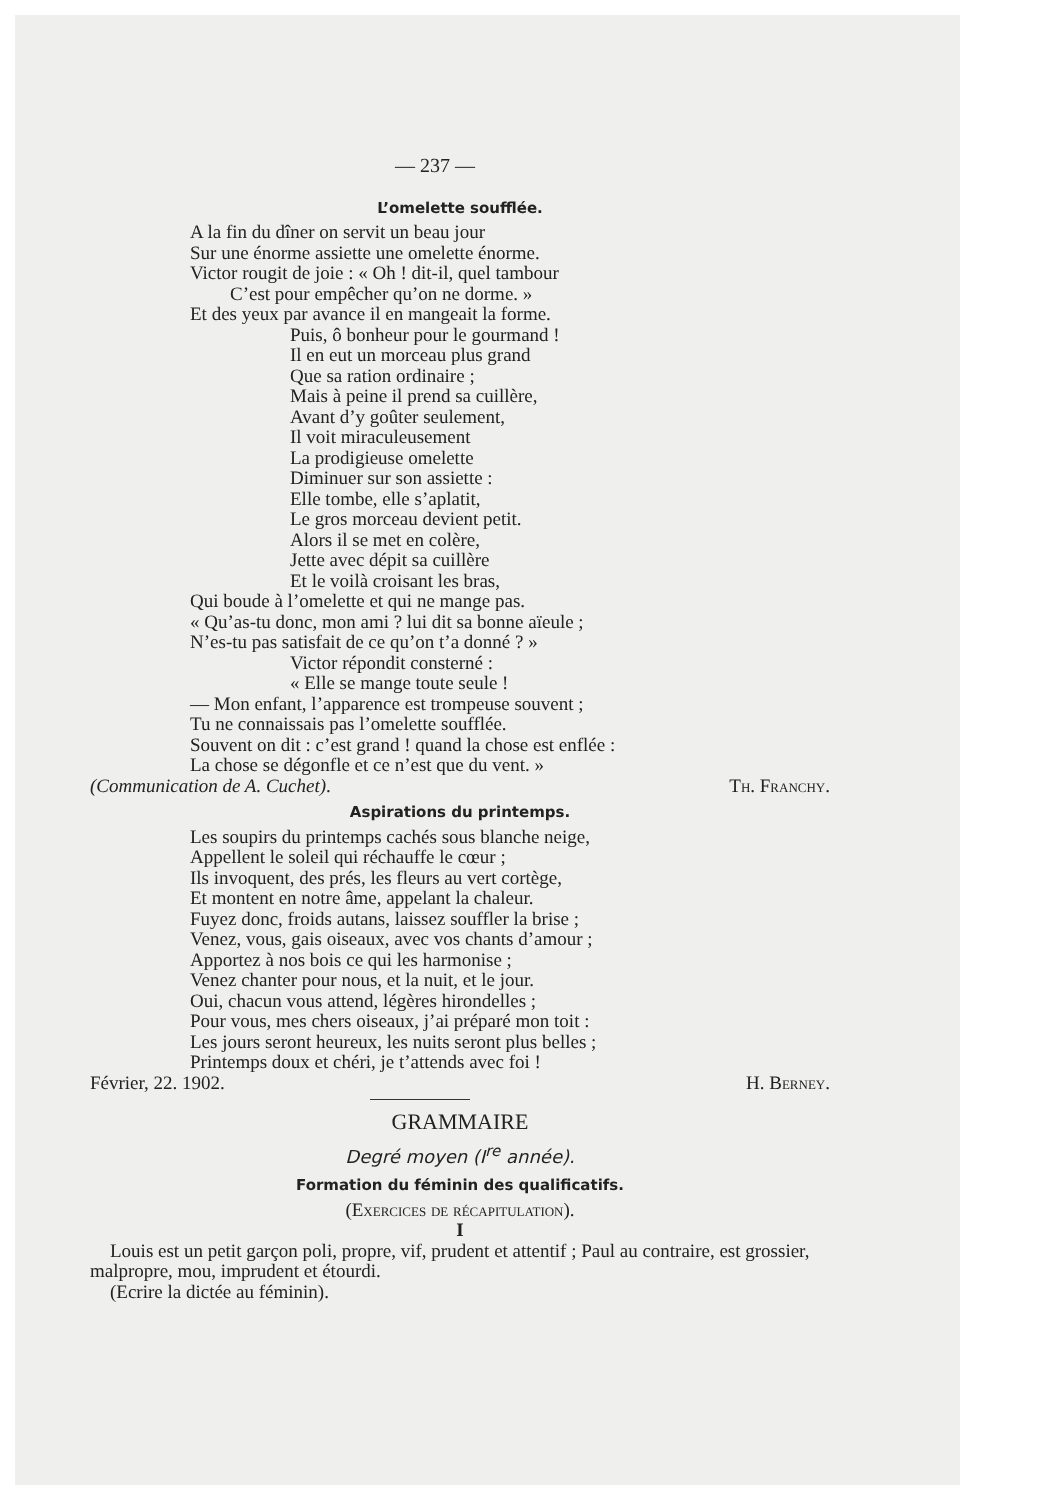— 237 —
L’omelette soufflée.
A la fin du dîner on servit un beau jour
Sur une énorme assiette une omelette énorme.
Victor rougit de joie : « Oh ! dit-il, quel tambour
C’est pour empêcher qu’on ne dorme. »
Et des yeux par avance il en mangeait la forme.
Puis, ô bonheur pour le gourmand !
Il en eut un morceau plus grand
Que sa ration ordinaire ;
Mais à peine il prend sa cuillère,
Avant d’y goûter seulement,
Il voit miraculeusement
La prodigieuse omelette
Diminuer sur son assiette :
Elle tombe, elle s’aplatit,
Le gros morceau devient petit.
Alors il se met en colère,
Jette avec dépit sa cuillère
Et le voilà croisant les bras,
Qui boude à l’omelette et qui ne mange pas.
« Qu’as-tu donc, mon ami ? lui dit sa bonne aïeule ;
N’es-tu pas satisfait de ce qu’on t’a donné ? »
Victor répondit consterné :
« Elle se mange toute seule !
— Mon enfant, l’apparence est trompeuse souvent ;
Tu ne connaissais pas l’omelette soufflée.
Souvent on dit : c’est grand ! quand la chose est enflée :
La chose se dégonfle et ce n’est que du vent. »
(Communication de A. Cuchet). Th. Franchy.
Aspirations du printemps.
Les soupirs du printemps cachés sous blanche neige,
Appellent le soleil qui réchauffe le cœur ;
Ils invoquent, des prés, les fleurs au vert cortège,
Et montent en notre âme, appelant la chaleur.
Fuyez donc, froids autans, laissez souffler la brise ;
Venez, vous, gais oiseaux, avec vos chants d’amour ;
Apportez à nos bois ce qui les harmonise ;
Venez chanter pour nous, et la nuit, et le jour.
Oui, chacun vous attend, légères hirondelles ;
Pour vous, mes chers oiseaux, j’ai préparé mon toit :
Les jours seront heureux, les nuits seront plus belles ;
Printemps doux et chéri, je t’attends avec foi !
Février, 22. 1902. H. Berney.
GRAMMAIRE
Degré moyen (I<sup>re</sup> année).
Formation du féminin des qualificatifs.
(Exercices de récapitulation).
I
Louis est un petit garçon poli, propre, vif, prudent et attentif ; Paul au contraire, est grossier, malpropre, mou, imprudent et étourdi.
(Ecrire la dictée au féminin).